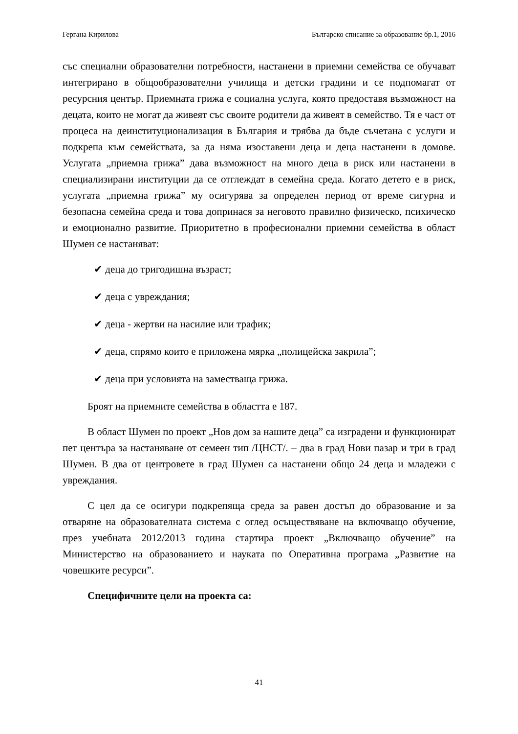Гергана Кирилова Българско списание за образование бр.1, 2016
със специални образователни потребности, настанени в приемни семейства се обучават интегрирано в общообразователни училища и детски градини и се подпомагат от ресурсния център. Приемната грижа е социална услуга, която предоставя възможност на децата, които не могат да живеят със своите родители да живеят в семейство. Тя е част от процеса на деинституционализация в България и трябва да бъде съчетана с услуги и подкрепа към семействата, за да няма изоставени деца и деца настанени в домове. Услугата „приемна грижа” дава възможност на много деца в риск или настанени в специализирани институции да се отглеждат в семейна среда. Когато детето е в риск, услугата „приемна грижа” му осигурява за определен период от време сигурна и безопасна семейна среда и това допринася за неговото правилно физическо, психическо и емоционално развитие. Приоритетно в професионални приемни семейства в област Шумен се настаняват:
✔ деца до тригодишна възраст;
✔ деца с увреждания;
✔ деца - жертви на насилие или трафик;
✔ деца, спрямо които е приложена мярка „полицейска закрила”;
✔ деца при условията на заместваща грижа.
Броят на приемните семейства в областта е 187.
В област Шумен по проект „Нов дом за нашите деца” са изградени и функционират пет центъра за настаняване от семеен тип /ЦНСТ/. – два в град Нови пазар и три в град Шумен. В два от центровете в град Шумен са настанени общо 24 деца и младежи с увреждания.
С цел да се осигури подкрепяща среда за равен достъп до образование и за отваряне на образователната система с оглед осъществяване на включващо обучение, през учебната 2012/2013 година стартира проект „Включващо обучение” на Министерство на образованието и науката по Оперативна програма „Развитие на човешките ресурси”.
Специфичните цели на проекта са:
41